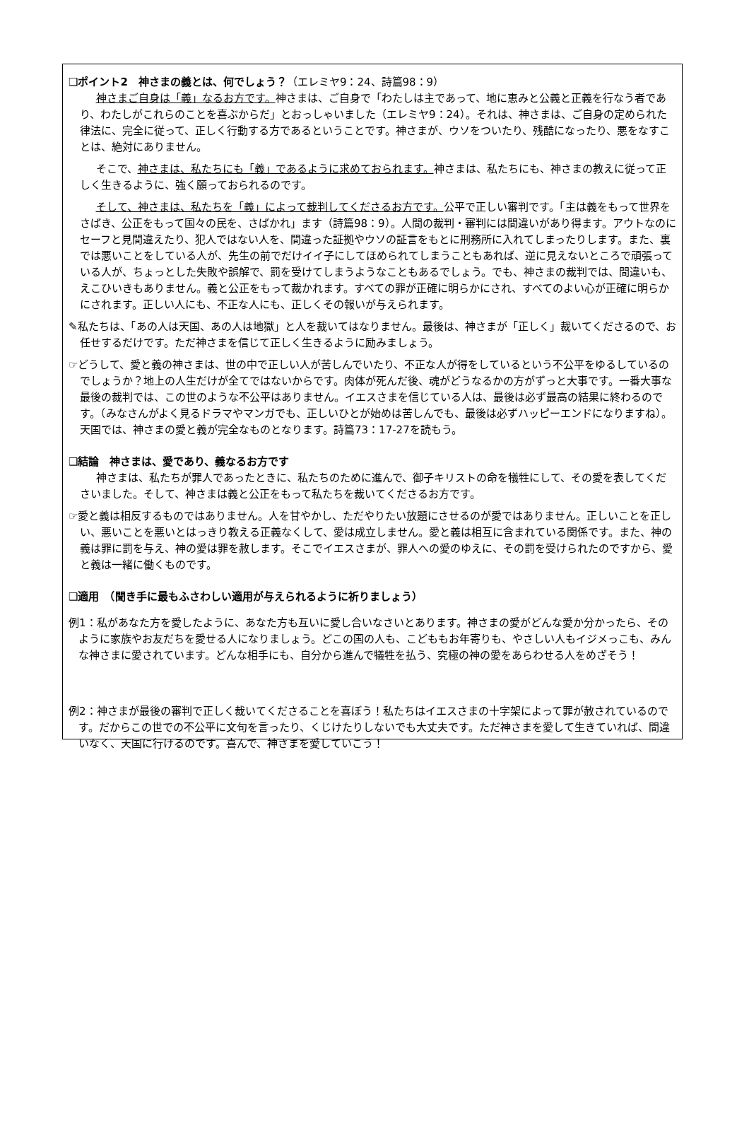❑ポイント2　神さまの義とは、何でしょう？（エレミヤ9：24、詩篇98：9）
神さまご自身は「義」なるお方です。神さまは、ご自身で「わたしは主であって、地に恵みと公義と正義を行なう者であり、わたしがこれらのことを喜ぶからだ」とおっしゃいました（エレミヤ9：24）。それは、神さまは、ご自身の定められた律法に、完全に従って、正しく行動する方であるということです。神さまが、ウソをついたり、残酷になったり、悪をなすことは、絶対にありません。
そこで、神さまは、私たちにも「義」であるように求めておられます。神さまは、私たちにも、神さまの教えに従って正しく生きるように、強く願っておられるのです。
そして、神さまは、私たちを「義」によって裁判してくださるお方です。公平で正しい審判です。「主は義をもって世界をさばき、公正をもって国々の民を、さばかれ」ます（詩篇98：9）。人間の裁判・審判には間違いがあり得ます。アウトなのにセーフと見間違えたり、犯人ではない人を、間違った証拠やウソの証言をもとに刑務所に入れてしまったりします。また、裏では悪いことをしている人が、先生の前でだけイイ子にしてほめられてしまうこともあれば、逆に見えないところで頑張っている人が、ちょっとした失敗や誤解で、罰を受けてしまうようなこともあるでしょう。でも、神さまの裁判では、間違いも、えこひいきもありません。義と公正をもって裁かれます。すべての罪が正確に明らかにされ、すべてのよい心が正確に明らかにされます。正しい人にも、不正な人にも、正しくその報いが与えられます。
✎私たちは、「あの人は天国、あの人は地獄」と人を裁いてはなりません。最後は、神さまが「正しく」裁いてくださるので、お任せするだけです。ただ神さまを信じて正しく生きるように励みましょう。
☞どうして、愛と義の神さまは、世の中で正しい人が苦しんでいたり、不正な人が得をしているという不公平をゆるしているのでしょうか？地上の人生だけが全てではないからです。肉体が死んだ後、魂がどうなるかの方がずっと大事です。一番大事な最後の裁判では、この世のような不公平はありません。イエスさまを信じている人は、最後は必ず最高の結果に終わるのです。（みなさんがよく見るドラマやマンガでも、正しいひとが始めは苦しんでも、最後は必ずハッピーエンドになりますね）。天国では、神さまの愛と義が完全なものとなります。詩篇73：17-27を読もう。
❑結論　神さまは、愛であり、義なるお方です
神さまは、私たちが罪人であったときに、私たちのために進んで、御子キリストの命を犠牲にして、その愛を表してくださいました。そして、神さまは義と公正をもって私たちを裁いてくださるお方です。
☞愛と義は相反するものではありません。人を甘やかし、ただやりたい放題にさせるのが愛ではありません。正しいことを正しい、悪いことを悪いとはっきり教える正義なくして、愛は成立しません。愛と義は相互に含まれている関係です。また、神の義は罪に罰を与え、神の愛は罪を赦します。そこでイエスさまが、罪人への愛のゆえに、その罰を受けられたのですから、愛と義は一緒に働くものです。
❑適用　（聞き手に最もふさわしい適用が与えられるように祈りましょう）
例1：私があなた方を愛したように、あなた方も互いに愛し合いなさいとあります。神さまの愛がどんな愛か分かったら、そのように家族やお友だちを愛せる人になりましょう。どこの国の人も、こどももお年寄りも、やさしい人もイジメっこも、みんな神さまに愛されています。どんな相手にも、自分から進んで犠牲を払う、究極の神の愛をあらわせる人をめざそう！
例2：神さまが最後の審判で正しく裁いてくださることを喜ぼう！私たちはイエスさまの十字架によって罪が赦されているのです。だからこの世での不公平に文句を言ったり、くじけたりしないでも大丈夫です。ただ神さまを愛して生きていれば、間違いなく、天国に行けるのです。喜んで、神さまを愛していこう！